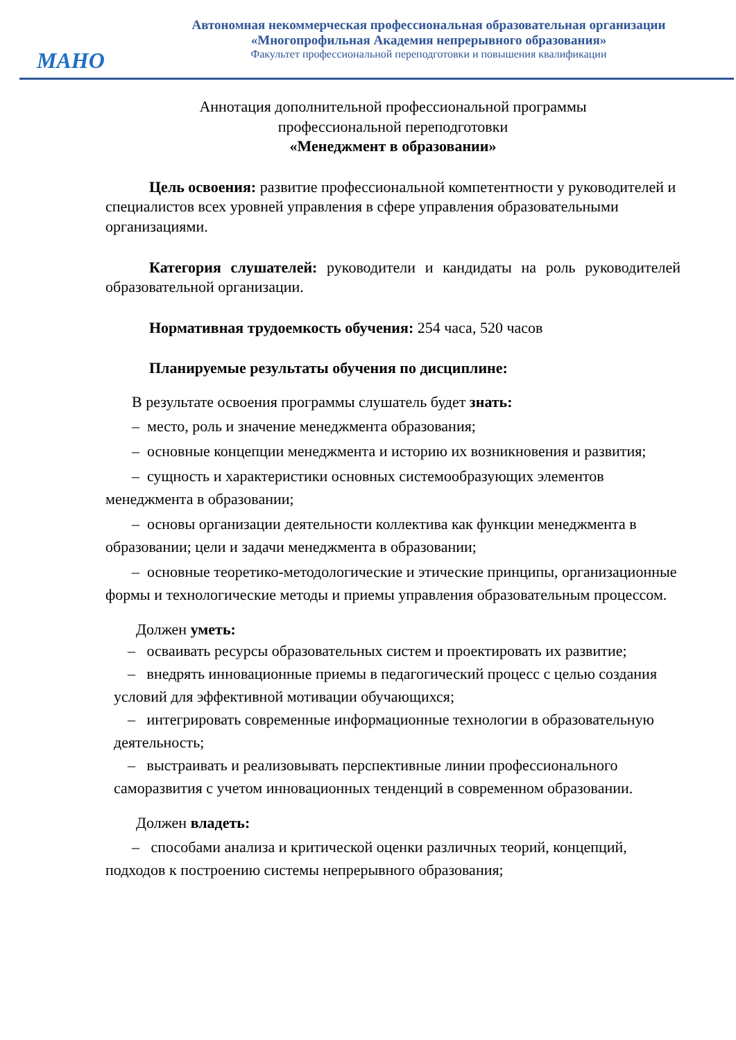МАНО
Автономная некоммерческая профессиональная образовательная организации
«Многопрофильная Академия непрерывного образования»
Факультет профессиональной переподготовки и повышения квалификации
Аннотация дополнительной профессиональной программы
профессиональной переподготовки
«Менеджмент в образовании»
Цель освоения: развитие профессиональной компетентности у руководителей и специалистов всех уровней управления в сфере управления образовательными организациями.
Категория слушателей: руководители и кандидаты на роль руководителей образовательной организации.
Нормативная трудоемкость обучения: 254 часа, 520 часов
Планируемые результаты обучения по дисциплине:
В результате освоения программы слушатель будет знать:
– место, роль и значение менеджмента образования;
– основные концепции менеджмента и историю их возникновения и развития;
– сущность и характеристики основных системообразующих элементов менеджмента в образовании;
– основы организации деятельности коллектива как функции менеджмента в образовании; цели и задачи менеджмента в образовании;
– основные теоретико-методологические и этические принципы, организационные формы и технологические методы и приемы управления образовательным процессом.
Должен уметь:
– осваивать ресурсы образовательных систем и проектировать их развитие;
– внедрять инновационные приемы в педагогический процесс с целью создания условий для эффективной мотивации обучающихся;
– интегрировать современные информационные технологии в образовательную деятельность;
– выстраивать и реализовывать перспективные линии профессионального саморазвития с учетом инновационных тенденций в современном образовании.
Должен владеть:
– способами анализа и критической оценки различных теорий, концепций, подходов к построению системы непрерывного образования;